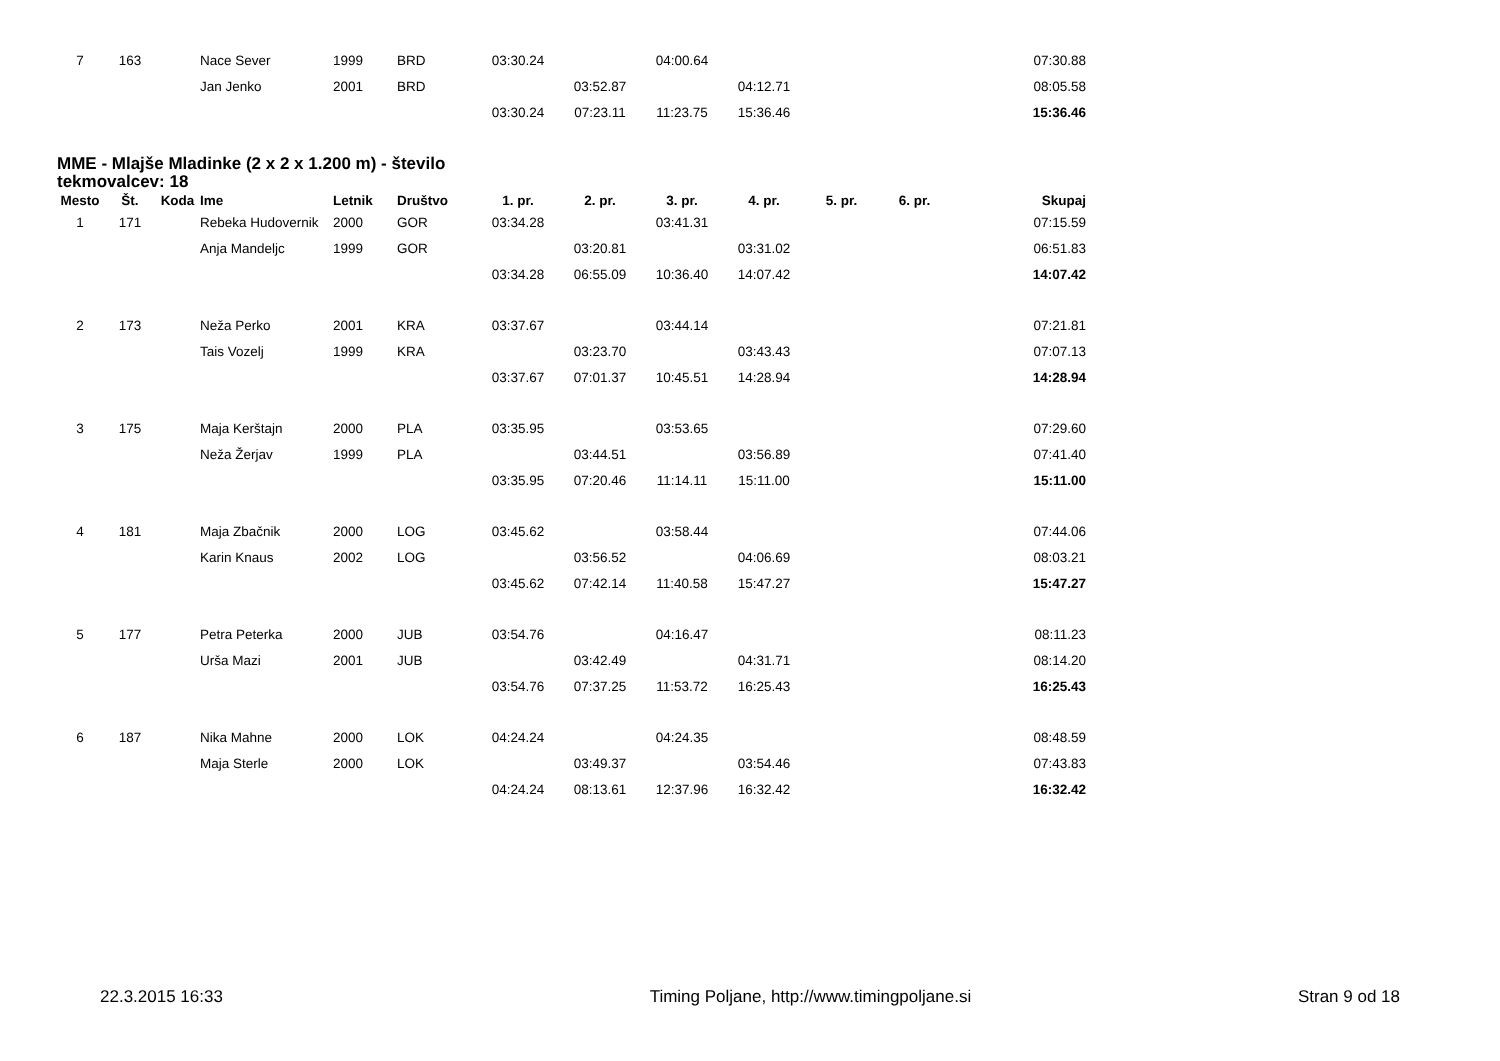| 7 | 163 | | Nace Sever | 1999 | BRD | 03:30.24 | | 04:00.64 | | | | 07:30.88 |
| | | | Jan Jenko | 2001 | BRD | | 03:52.87 | | 04:12.71 | | | 08:05.58 |
| | | | | | | 03:30.24 | 07:23.11 | 11:23.75 | 15:36.46 | | | 15:36.46 |
MME - Mlajše Mladinke (2 x 2 x 1.200 m) - število tekmovalcev: 18
| Mesto | Št. | Koda | Ime | Letnik | Društvo | 1. pr. | 2. pr. | 3. pr. | 4. pr. | 5. pr. | 6. pr. | Skupaj |
| --- | --- | --- | --- | --- | --- | --- | --- | --- | --- | --- | --- | --- |
| 1 | 171 | | Rebeka Hudovernik | 2000 | GOR | 03:34.28 | | 03:41.31 | | | | 07:15.59 |
| | | | Anja Mandeljc | 1999 | GOR | | 03:20.81 | | 03:31.02 | | | 06:51.83 |
| | | | | | | 03:34.28 | 06:55.09 | 10:36.40 | 14:07.42 | | | 14:07.42 |
| 2 | 173 | | Neža Perko | 2001 | KRA | 03:37.67 | | 03:44.14 | | | | 07:21.81 |
| | | | Tais Vozelj | 1999 | KRA | | 03:23.70 | | 03:43.43 | | | 07:07.13 |
| | | | | | | 03:37.67 | 07:01.37 | 10:45.51 | 14:28.94 | | | 14:28.94 |
| 3 | 175 | | Maja Kerštajn | 2000 | PLA | 03:35.95 | | 03:53.65 | | | | 07:29.60 |
| | | | Neža Žerjav | 1999 | PLA | | 03:44.51 | | 03:56.89 | | | 07:41.40 |
| | | | | | | 03:35.95 | 07:20.46 | 11:14.11 | 15:11.00 | | | 15:11.00 |
| 4 | 181 | | Maja Zbačnik | 2000 | LOG | 03:45.62 | | 03:58.44 | | | | 07:44.06 |
| | | | Karin Knaus | 2002 | LOG | | 03:56.52 | | 04:06.69 | | | 08:03.21 |
| | | | | | | 03:45.62 | 07:42.14 | 11:40.58 | 15:47.27 | | | 15:47.27 |
| 5 | 177 | | Petra Peterka | 2000 | JUB | 03:54.76 | | 04:16.47 | | | | 08:11.23 |
| | | | Urša Mazi | 2001 | JUB | | 03:42.49 | | 04:31.71 | | | 08:14.20 |
| | | | | | | 03:54.76 | 07:37.25 | 11:53.72 | 16:25.43 | | | 16:25.43 |
| 6 | 187 | | Nika Mahne | 2000 | LOK | 04:24.24 | | 04:24.35 | | | | 08:48.59 |
| | | | Maja Sterle | 2000 | LOK | | 03:49.37 | | 03:54.46 | | | 07:43.83 |
| | | | | | | 04:24.24 | 08:13.61 | 12:37.96 | 16:32.42 | | | 16:32.42 |
22.3.2015 16:33 Timing Poljane, http://www.timingpoljane.si Stran 9 od 18